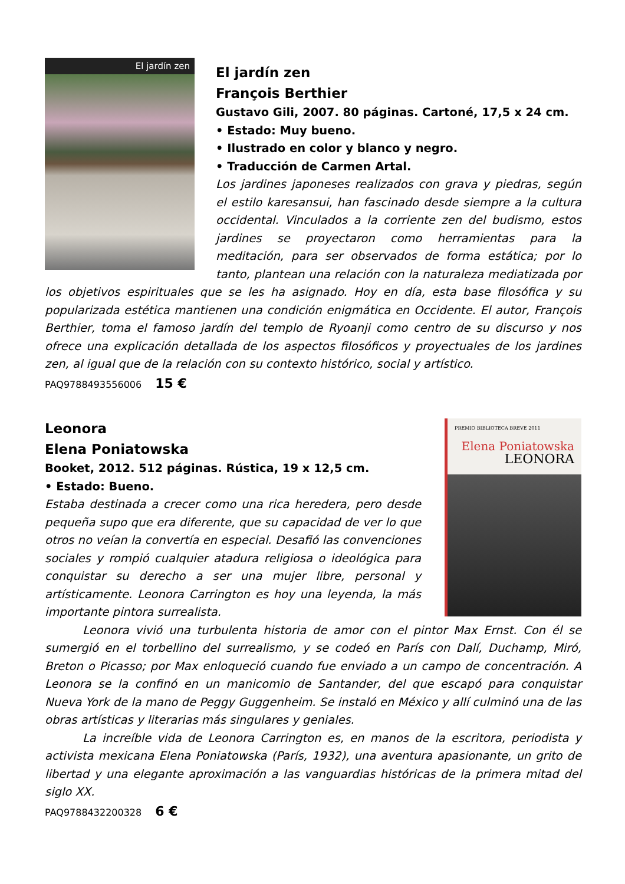El jardín zen
El jardín zen
François Berthier
Gustavo Gili, 2007. 80 páginas. Cartoné, 17,5 x 24 cm.
• Estado: Muy bueno.
• Ilustrado en color y blanco y negro.
• Traducción de Carmen Artal.
Los jardines japoneses realizados con grava y piedras, según el estilo karesansui, han fascinado desde siempre a la cultura occidental. Vinculados a la corriente zen del budismo, estos jardines se proyectaron como herramientas para la meditación, para ser observados de forma estática; por lo tanto, plantean una relación con la naturaleza mediatizada por los objetivos espirituales que se les ha asignado. Hoy en día, esta base filosófica y su popularizada estética mantienen una condición enigmática en Occidente. El autor, François Berthier, toma el famoso jardín del templo de Ryoanji como centro de su discurso y nos ofrece una explicación detallada de los aspectos filosóficos y proyectuales de los jardines zen, al igual que de la relación con su contexto histórico, social y artístico.
PAQ9788493556006 15 €
PREMIO BIBLIOTECA BREVE 2011
Elena Poniatowska
LEONORA
Leonora
Elena Poniatowska
Booket, 2012. 512 páginas. Rústica, 19 x 12,5 cm.
• Estado: Bueno.
Estaba destinada a crecer como una rica heredera, pero desde pequeña supo que era diferente, que su capacidad de ver lo que otros no veían la convertía en especial. Desafió las convenciones sociales y rompió cualquier atadura religiosa o ideológica para conquistar su derecho a ser una mujer libre, personal y artísticamente. Leonora Carrington es hoy una leyenda, la más importante pintora surrealista.
Leonora vivió una turbulenta historia de amor con el pintor Max Ernst. Con él se sumergió en el torbellino del surrealismo, y se codeó en París con Dalí, Duchamp, Miró, Breton o Picasso; por Max enloqueció cuando fue enviado a un campo de concentración. A Leonora se la confinó en un manicomio de Santander, del que escapó para conquistar Nueva York de la mano de Peggy Guggenheim. Se instaló en México y allí culminó una de las obras artísticas y literarias más singulares y geniales.
La increíble vida de Leonora Carrington es, en manos de la escritora, periodista y activista mexicana Elena Poniatowska (París, 1932), una aventura apasionante, un grito de libertad y una elegante aproximación a las vanguardias históricas de la primera mitad del siglo XX.
PAQ9788432200328 6 €